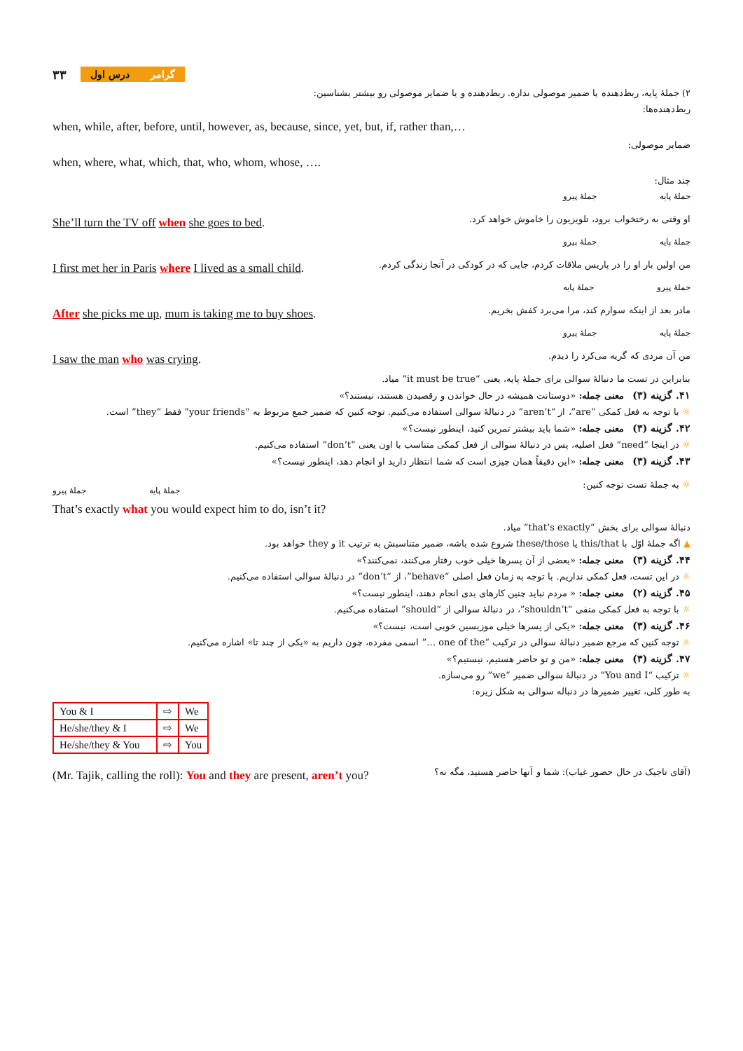۳۳ گرامردرس اول
۲) جملهٔ پایه، ربط‌دهنده یا ضمیر موصولی نداره. ربط‌دهنده و یا ضمایر موصولی رو بیشتر بشناسین:
ربط‌دهنده‌ها:
when, while, after, before, until, however, as, because, since, yet, but, if, rather than,…
ضمایر موصولی:
when, where, what, which, that, who, whom, whose, ….
چند مثال:
جملهٔ پایه جملهٔ پیرو
She’ll turn the TV off when she goes to bed.
او وقتی به رختخواب برود، تلویزیون را خاموش خواهد کرد.
جملهٔ پایه جملهٔ پیرو
I first met her in Paris where I lived as a small child.
من اولین بار او را در پاریس ملاقات کردم، جایی که در کودکی در آنجا زندگی کردم.
جملهٔ پیرو جملهٔ پایه
After she picks me up, mum is taking me to buy shoes.
مادر بعد از اینکه سوارم کند، مرا می‌برد کفش بخریم.
جملهٔ پایه جملهٔ پیرو
I saw the man who was crying.
من آن مردی که گریه می‌کرد را دیدم.
بنابراین در تست ما دنبالهٔ سوالی برای جملهٔ پایه، یعنی “it must be true” میاد.
۴۱. گزینه (۳) معنی جمله: «دوستانت همیشه در حال خواندن و رقصیدن هستند، نیستند؟»
☼ با توجه به فعل کمکی “are”، از “aren’t” در دنبالهٔ سوالی استفاده می‌کنیم. توجه کنین که ضمیر جمع مربوط به “your friends” فقط “they” است.
۴۲. گزینه (۳) معنی جمله: «شما باید بیشتر تمرین کنید، اینطور نیست؟»
☼ در اینجا “need” فعل اصلیه، پس در دنبالهٔ سوالی از فعل کمکی متناسب با اون یعنی “don’t” استفاده می‌کنیم.
۴۳. گزینه (۳) معنی جمله: «این دقیقاً همان چیزی است که شما انتظار دارید او انجام دهد، اینطور نیست؟»
جملهٔ پایه جملهٔ پیرو
☼ به جملهٔ تست توجه کنین:
That’s exactly what you would expect him to do, isn’t it?
دنبالهٔ سوالی برای بخش “that’s exactly” میاد.
▲ اگه جملهٔ اوّل با this/that یا these/those شروع شده باشه، ضمیر متناسبش به ترتیب it و they خواهد بود.
۴۴. گزینه (۳) معنی جمله: «بعضی از آن پسرها خیلی خوب رفتار می‌کنند، نمی‌کنند؟»
☼ در این تست، فعل کمکی نداریم. با توجه به زمان فعل اصلی “behave”، از “don’t” در دنبالهٔ سوالی استفاده می‌کنیم.
۴۵. گزینه (۲) معنی جمله: « مردم نباید چنین کارهای بدی انجام دهند، اینطور نیست؟»
☼ با توجه به فعل کمکی منفی “shouldn’t”، در دنبالهٔ سوالی از “should” استفاده می‌کنیم.
۴۶. گزینه (۳) معنی جمله: «یکی از پسرها خیلی موزیسین خوبی است، نیست؟»
☼ توجه کنین که مرجع ضمیر دنبالهٔ سوالی در ترکیب “one of the …” اسمی مفرده، چون داریم به «یکی از چند تا» اشاره می‌کنیم.
۴۷. گزینه (۳) معنی جمله: «من و تو حاضر هستیم، نیستیم؟»
☼ ترکیب “You and I” در دنبالهٔ سوالی ضمیر “we” رو می‌سازه.
به طور کلی، تغییر ضمیرها در دنباله سوالی به شکل زیره:
| You & I | ⇨ | We |
| He/she/they & I | ⇨ | We |
| He/she/they & You | ⇨ | You |
(Mr. Tajik, calling the roll): You and they are present, aren’t you?
(آقای تاجیک در حال حضور غیاب): شما و آنها حاضر هستید، مگه نه؟